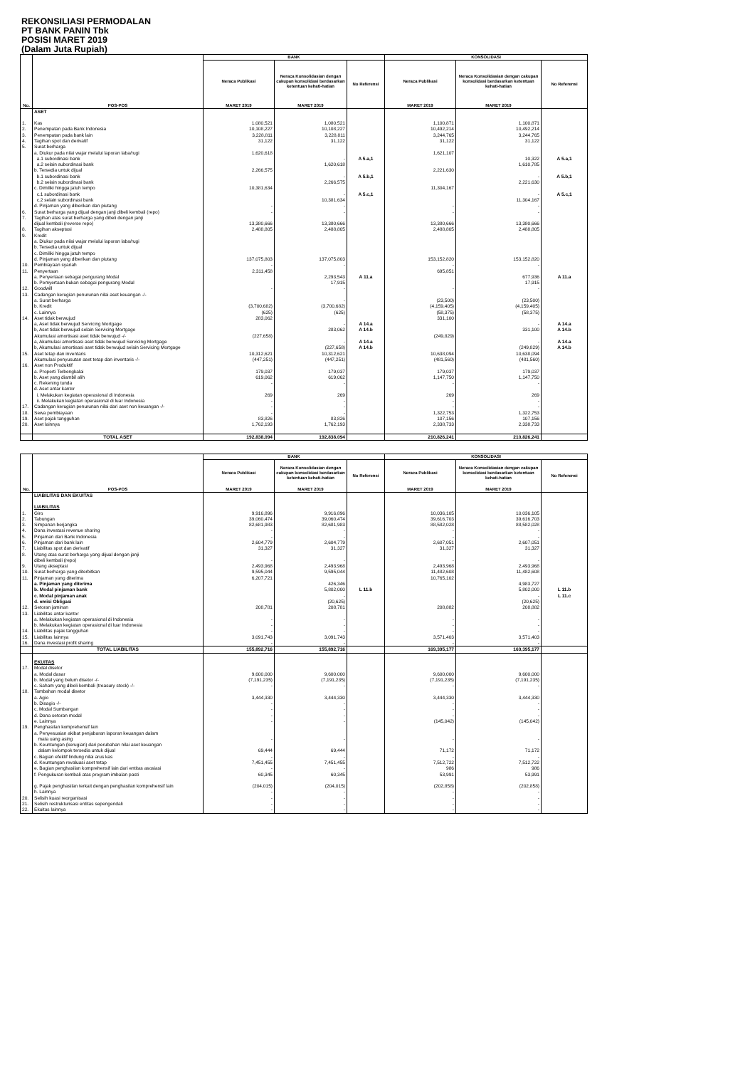REKONSILIASI PERMODALAN
PT BANK PANIN Tbk
POSISI MARET 2019
(Dalam Juta Rupiah)
| No. | POS-POS | BANK | | | KONSOLIDASI | | |
| --- | --- | --- | --- | --- | --- | --- | --- |
| | | Neraca Publikasi | Neraca Konsolidasian dengan cakupan konsolidasi berdasarkan ketentuan kehati-hatian | No Referensi | Neraca Publikasi | Neraca Konsolidasian dengan cakupan konsolidasi berdasarkan ketentuan kehati-hatian | No Referensi |
| | | MARET 2019 | MARET 2019 | | MARET 2019 | MARET 2019 | |
| | ASET | | | | | | |
| 1. | Kas | 1,080,521 | 1,080,521 | | 1,100,871 | 1,100,871 | |
| 2. | Penempatan pada Bank Indonesia | 10,108,227 | 10,108,227 | | 10,492,214 | 10,492,214 | |
| 3. | Penempatan pada bank lain | 3,228,811 | 3,228,811 | | 3,244,765 | 3,244,765 | |
| 4. | Tagihan spot dan derivatif | 31,122 | 31,122 | | 31,122 | 31,122 | |
| 5. | Surat berharga | | | | | | |
| | a. Diukur pada nilai wajar melalui laporan laba/rugi | 1,620,618 | | | 1,621,107 | | |
| | a.1 subordinasi bank | | - | A 5.a,1 | | 10,322 | A 5.a,1 |
| | a.2 selain subordinasi bank | | 1,620,618 | | | 1,610,785 | |
| | b. Tersedia untuk dijual | 2,266,575 | | | 2,221,630 | | |
| | b.1 subordinasi bank | | - | A 5.b,1 | | - | A 5.b,1 |
| | b.2 selain subordinasi bank | | 2,266,575 | | | 2,221,630 | |
| | c. Dimiliki hingga jatuh tempo | 10,381,634 | | | 11,304,167 | | |
| | c.1 subordinasi bank | | - | A 5.c,1 | | - | A 5.c,1 |
| | c.2 selain subordinasi bank | | 10,381,634 | | | 11,304,167 | |
| | d. Pinjaman yang diberikan dan piutang | - | - | | - | - | |
| 6. | Surat berharga yang dijual dengan janji dibeli kembali (repo) | - | - | | - | - | |
| 7. | Tagihan atas surat berharga yang dibeli dengan janji | | | | | | |
| | dijual kembali (reverse repo) | 13,380,666 | 13,380,666 | | 13,380,666 | 13,380,666 | |
| 8. | Tagihan akseptasi | 2,488,805 | 2,488,805 | | 2,488,805 | 2,488,805 | |
| 9. | Kredit | | | | | | |
| | a. Diukur pada nilai wajar melalui laporan laba/rugi | | | | | | |
| | b. Tersedia untuk dijual | | | | | | |
| | c. Dimiliki hingga jatuh tempo | | | | | | |
| | d. Pinjaman yang diberikan dan piutang | 137,075,803 | 137,075,803 | | 153,152,820 | 153,152,820 | |
| 10. | Pembiayaan syariah | - | - | | - | - | |
| 11. | Penyertaan | 2,311,458 | | | 695,851 | | |
| | a. Penyertaan sebagai pengurang Modal | | 2,293,543 | A 11.a | | 677,936 | A 11.a |
| | b. Pemyertaan bukan sebagai pengurang Modal | | 17,915 | | | 17,915 | |
| 12. | Goodwill | - | - | | - | - | |
| 13. | Cadangan kerugian penurunan nilai aset keuangan -/- | | | | | | |
| | a. Surat berharga | | - | | (23,500) | (23,500) | |
| | b. Kredit | (3,700,682) | (3,700,682) | | (4,159,405) | (4,159,405) | |
| | c. Lainnya | (625) | (625) | | (58,375) | (58,375) | |
| 14. | Aset tidak berwujud | 283,062 | | | 331,100 | | |
| | a, Aset tidak berwujud Servicing Mortgage | | - | A 14.a | | - | A 14.a |
| | b, Aset tidak berwujud selain Servicing Mortgage | | 283,062 | A 14.b | | 331,100 | A 14.b |
| | Akumulasi amortisasi aset tidak berwujud -/- | (227,658) | | | (249,829) | | |
| | a, Akumulasi amortisasi aset tidak berwujud Servicing Mortgage | | - | A 14.a | | - | A 14.a |
| | b, Akumulasi amortisasi aset tidak berwujud selain Servicing Mortgage | | (227,658) | A 14.b | | (249,829) | A 14.b |
| 15. | Aset tetap dan inventaris | 10,312,621 | 10,312,621 | | 10,638,094 | 10,638,094 | |
| | Akumulasi penyusutan aset tetap dan inventaris -/- | (447,251) | (447,251) | | (481,560) | (481,560) | |
| 16. | Aset non Produktif | | | | | | |
| | a. Properti Terbengkalai | 179,037 | 179,037 | | 179,037 | 179,037 | |
| | b. Aset yang diambil alih | 619,062 | 619,062 | | 1,147,750 | 1,147,750 | |
| | c. Rekening tunda | - | - | | - | - | |
| | d. Aset antar kantor | | | | | | |
| | i. Melakukan kegiatan operasional di Indonesia | 269 | 269 | | 269 | 269 | |
| | ii. Melakukan kegiatan operasional di luar Indonesia | - | - | | - | - | |
| 17. | Cadangan kerugian penurunan nilai dari aset non keuangan -/- | - | - | | - | - | |
| 18. | Sewa pembiayaan | - | - | | 1,322,753 | 1,322,753 | |
| 19. | Aset pajak tangguhan | 83,826 | 83,826 | | 107,156 | 107,156 | |
| 20. | Aset lainnya | 1,762,193 | 1,762,193 | | 2,338,733 | 2,338,733 | |
| | TOTAL ASET | 192,838,094 | 192,838,094 | | 210,826,241 | 210,826,241 | |
| No. | POS-POS | BANK | | | KONSOLIDASI | | |
| --- | --- | --- | --- | --- | --- | --- | --- |
| | | Neraca Publikasi | Neraca Konsolidasian dengan cakupan konsolidasi berdasarkan ketentuan kehati-hatian | No Referensi | Neraca Publikasi | Neraca Konsolidasian dengan cakupan konsolidasi berdasarkan ketentuan kehati-hatian | No Referensi |
| | | MARET 2019 | MARET 2019 | | MARET 2019 | MARET 2019 | |
| | LIABILITAS DAN EKUITAS | | | | | | |
| | LIABILITAS | | | | | | |
| 1. | Giro | 9,916,896 | 9,916,896 | | 10,036,105 | 10,036,105 | |
| 2. | Tabungan | 39,060,474 | 39,060,474 | | 39,616,703 | 39,616,703 | |
| 3. | Simpanan berjangka | 82,681,983 | 82,681,983 | | 88,582,028 | 88,582,028 | |
| 4. | Dana investasi revenue sharing | - | - | | - | - | |
| 5. | Pinjaman dari Bank Indonesia | - | - | | - | - | |
| 6. | Pinjaman dari bank lain | 2,604,779 | 2,604,779 | | 2,607,051 | 2,607,051 | |
| 7. | Liabilitas spot dan derivatif | 31,327 | 31,327 | | 31,327 | 31,327 | |
| 8. | Utang atas surat berharga yang dijual dengan janji | | | | | | |
| | dibeli kembali (repo) | - | - | | - | - | |
| 9. | Utang akseptasi | 2,493,968 | 2,493,968 | | 2,493,968 | 2,493,968 | |
| 10. | Surat berharga yang diterbitkan | 9,595,044 | 9,595,044 | | 11,482,608 | 11,482,608 | |
| 11. | Pinjaman yang diterima | 6,207,721 | | | 10,765,102 | | |
| | a. Pinjaman yang diterima | | 426,346 | | | 4,983,727 | |
| | b. Modal pinjaman bank | | 5,802,000 | L 11.b | | 5,802,000 | L 11.b |
| | c. Modal pinjaman anak | | - | | | - | L 11.c |
| | d. emisi Obligasi | | (20,625) | | | (20,625) | |
| 12. | Setoran jaminan | 208,781 | 208,781 | | 208,882 | 208,882 | |
| 13. | Liabilitas antar kantor | | | | | | |
| | a. Melakukan kegiatan operasional di Indonesia | - | - | | - | - | |
| | b. Melakukan kegiatan operasional di luar Indonesia | - | - | | - | - | |
| 14. | Liabilitas pajak tangguhan | - | - | | - | - | |
| 15. | Liabilitas lainnya | 3,091,743 | 3,091,743 | | 3,571,403 | 3,571,403 | |
| 16. | Dana investasi profit sharing | - | - | | - | - | |
| | TOTAL LIABILITAS | 155,892,716 | 155,892,716 | | 169,395,177 | 169,395,177 | |
| | EKUITAS | | | | | | |
| 17. | Modal disetor | | | | | | |
| | a. Modal dasar | 9,600,000 | 9,600,000 | | 9,600,000 | 9,600,000 | |
| | b. Modal yang belum disetor -/- | (7,191,235) | (7,191,235) | | (7,191,235) | (7,191,235) | |
| | c. Saham yang dibeli kembali (treasury stock) -/- | - | - | | - | - | |
| 18. | Tambahan modal disetor | | | | | | |
| | a. Agio | 3,444,330 | 3,444,330 | | 3,444,330 | 3,444,330 | |
| | b. Disagio -/- | - | - | | - | - | |
| | c. Modal Sumbangan | - | - | | - | - | |
| | d. Dana setoran modal | - | - | | - | - | |
| | e. Lainnya | - | - | | (145,042) | (145,042) | |
| 19. | Penghasilan komprehensif lain | | | | | | |
| | a. Penyesuaian akibat penjabaran laporan keuangan dalam | | | | | | |
| | mata uang asing | - | - | | - | - | |
| | b. Keuntungan (kerugian) dari perubahan nilai aset keuangan | | | | | | |
| | dalam kelompok tersedia untuk dijual | 69,444 | 69,444 | | 71,172 | 71,172 | |
| | c. Bagian efektif lindung nilai arus kas | - | - | | - | - | |
| | d. Keuntungan revaluasi aset tetap | 7,451,455 | 7,451,455 | | 7,512,722 | 7,512,722 | |
| | e. Bagian penghasilan komprehensif lain dari entitas asosiasi | - | - | | 986 | 986 | |
| | f. Pengukuran kembali atas program imbalan pasti | 60,345 | 60,345 | | 53,991 | 53,991 | |
| | g. Pajak penghasilan terkait dengan penghasilan komprehensif lain | (204,015) | (204,015) | | (202,858) | (202,858) | |
| | h. Lainnya | - | - | | - | - | |
| 20. | Selisih kuasi reorganisasi | - | - | | - | - | |
| 21. | Selisih restrukturisasi entitas sepengendali | - | - | | - | - | |
| 22. | Ekuitas lainnya | - | - | | - | - | |